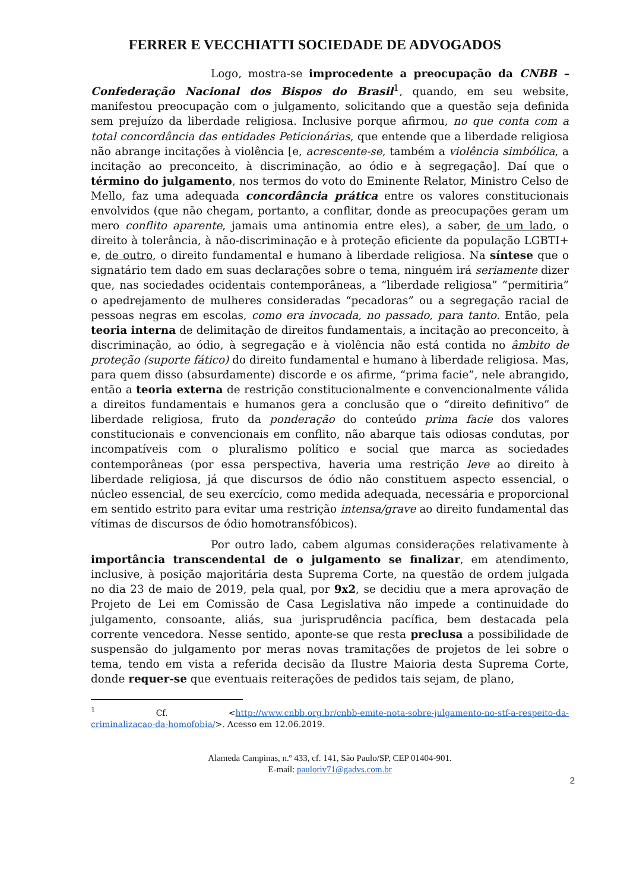FERRER E VECCHIATTI SOCIEDADE DE ADVOGADOS
Logo, mostra-se improcedente a preocupação da CNBB – Confederação Nacional dos Bispos do Brasil<sup>1</sup>, quando, em seu website, manifestou preocupação com o julgamento, solicitando que a questão seja definida sem prejuízo da liberdade religiosa. Inclusive porque afirmou, no que conta com a total concordância das entidades Peticionárias, que entende que a liberdade religiosa não abrange incitações à violência [e, acrescente-se, também a violência simbólica, a incitação ao preconceito, à discriminação, ao ódio e à segregação]. Daí que o término do julgamento, nos termos do voto do Eminente Relator, Ministro Celso de Mello, faz uma adequada concordância prática entre os valores constitucionais envolvidos (que não chegam, portanto, a conflitar, donde as preocupações geram um mero conflito aparente, jamais uma antinomia entre eles), a saber, de um lado, o direito à tolerância, à não-discriminação e à proteção eficiente da população LGBTI+ e, de outro, o direito fundamental e humano à liberdade religiosa. Na síntese que o signatário tem dado em suas declarações sobre o tema, ninguém irá seriamente dizer que, nas sociedades ocidentais contemporâneas, a “liberdade religiosa” “permitiria” o apedrejamento de mulheres consideradas “pecadoras” ou a segregação racial de pessoas negras em escolas, como era invocada, no passado, para tanto. Então, pela teoria interna de delimitação de direitos fundamentais, a incitação ao preconceito, à discriminação, ao ódio, à segregação e à violência não está contida no âmbito de proteção (suporte fático) do direito fundamental e humano à liberdade religiosa. Mas, para quem disso (absurdamente) discorde e os afirme, “prima facie”, nele abrangido, então a teoria externa de restrição constitucionalmente e convencionalmente válida a direitos fundamentais e humanos gera a conclusão que o “direito definitivo” de liberdade religiosa, fruto da ponderação do conteúdo prima facie dos valores constitucionais e convencionais em conflito, não abarque tais odiosas condutas, por incompatíveis com o pluralismo político e social que marca as sociedades contemporâneas (por essa perspectiva, haveria uma restrição leve ao direito à liberdade religiosa, já que discursos de ódio não constituem aspecto essencial, o núcleo essencial, de seu exercício, como medida adequada, necessária e proporcional em sentido estrito para evitar uma restrição intensa/grave ao direito fundamental das vítimas de discursos de ódio homotransfóbicos).
Por outro lado, cabem algumas considerações relativamente à importância transcendental de o julgamento se finalizar, em atendimento, inclusive, à posição majoritária desta Suprema Corte, na questão de ordem julgada no dia 23 de maio de 2019, pela qual, por 9x2, se decidiu que a mera aprovação de Projeto de Lei em Comissão de Casa Legislativa não impede a continuidade do julgamento, consoante, aliás, sua jurisprudência pacífica, bem destacada pela corrente vencedora. Nesse sentido, aponte-se que resta preclusa a possibilidade de suspensão do julgamento por meras novas tramitações de projetos de lei sobre o tema, tendo em vista a referida decisão da Ilustre Maioria desta Suprema Corte, donde requer-se que eventuais reiterações de pedidos tais sejam, de plano,
<sup>1</sup> Cf. <http://www.cnbb.org.br/cnbb-emite-nota-sobre-julgamento-no-stf-a-respeito-da-criminalizacao-da-homofobia/>. Acesso em 12.06.2019.
Alameda Campinas, n.º 433, cf. 141, São Paulo/SP, CEP 01404-901.
E-mail: pauloriv71@gadvs.com.br
2